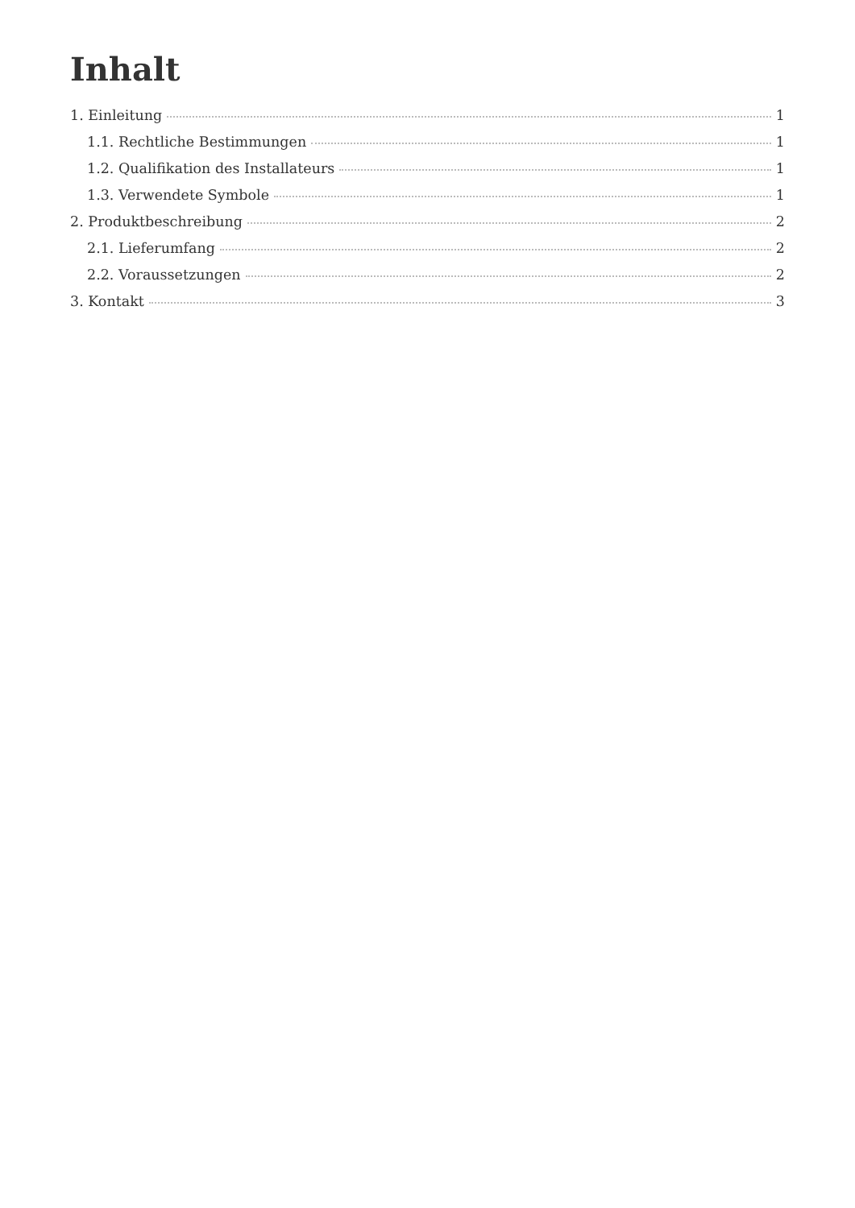Inhalt
1. Einleitung 1
1.1. Rechtliche Bestimmungen 1
1.2. Qualifikation des Installateurs 1
1.3. Verwendete Symbole 1
2. Produktbeschreibung 2
2.1. Lieferumfang 2
2.2. Voraussetzungen 2
3. Kontakt 3